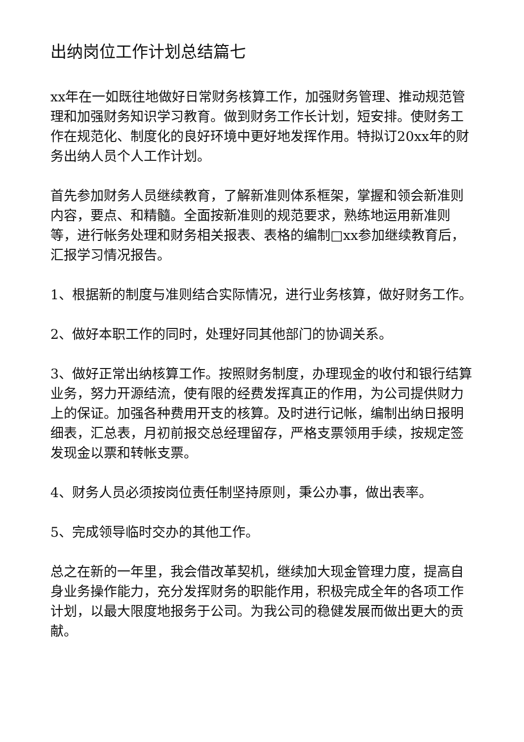出纳岗位工作计划总结篇七
xx年在一如既往地做好日常财务核算工作，加强财务管理、推动规范管理和加强财务知识学习教育。做到财务工作长计划，短安排。使财务工作在规范化、制度化的良好环境中更好地发挥作用。特拟订20xx年的财务出纳人员个人工作计划。
首先参加财务人员继续教育，了解新准则体系框架，掌握和领会新准则内容，要点、和精髓。全面按新准则的规范要求，熟练地运用新准则等，进行帐务处理和财务相关报表、表格的编制□xx参加继续教育后，汇报学习情况报告。
1、根据新的制度与准则结合实际情况，进行业务核算，做好财务工作。
2、做好本职工作的同时，处理好同其他部门的协调关系。
3、做好正常出纳核算工作。按照财务制度，办理现金的收付和银行结算业务，努力开源结流，使有限的经费发挥真正的作用，为公司提供财力上的保证。加强各种费用开支的核算。及时进行记帐，编制出纳日报明细表，汇总表，月初前报交总经理留存，严格支票领用手续，按规定签发现金以票和转帐支票。
4、财务人员必须按岗位责任制坚持原则，秉公办事，做出表率。
5、完成领导临时交办的其他工作。
总之在新的一年里，我会借改革契机，继续加大现金管理力度，提高自身业务操作能力，充分发挥财务的职能作用，积极完成全年的各项工作计划，以最大限度地报务于公司。为我公司的稳健发展而做出更大的贡献。